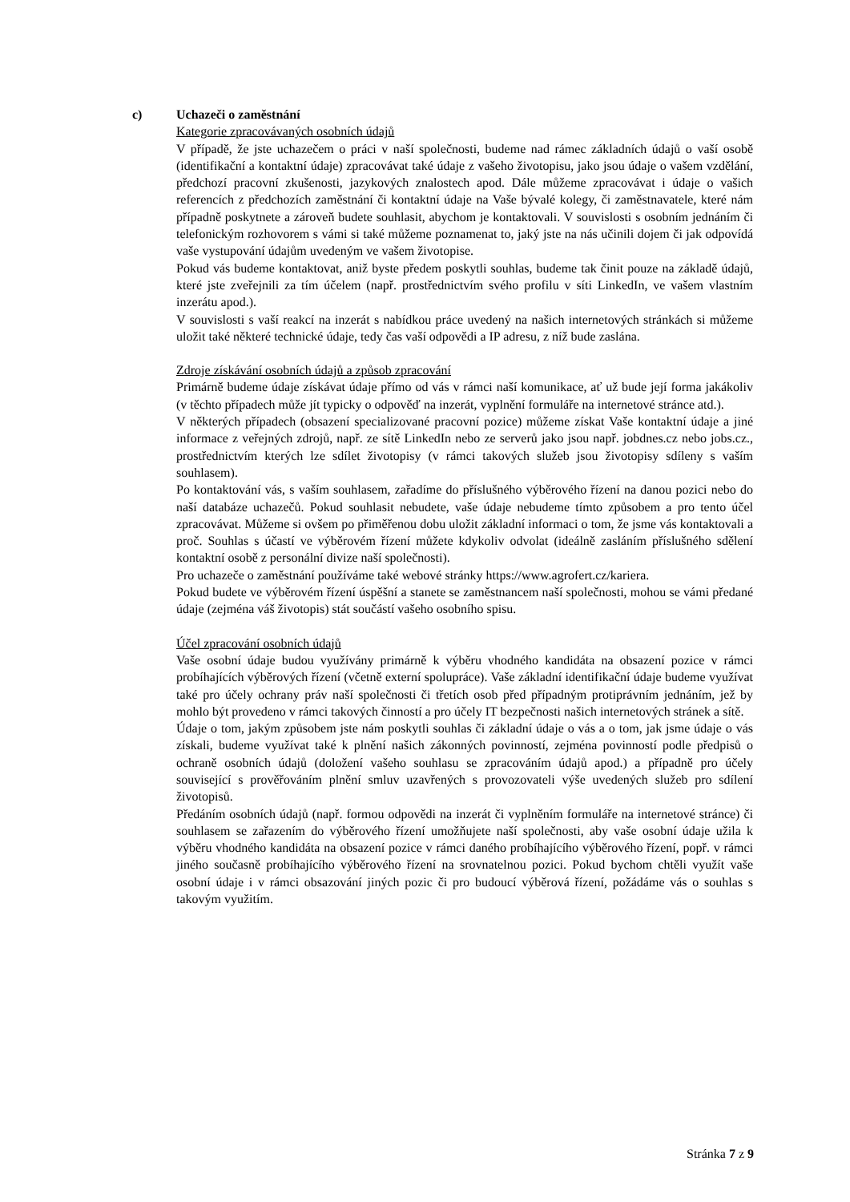c) Uchazeči o zaměstnání
Kategorie zpracovávaných osobních údajů
V případě, že jste uchazečem o práci v naší společnosti, budeme nad rámec základních údajů o vaší osobě (identifikační a kontaktní údaje) zpracovávat také údaje z vašeho životopisu, jako jsou údaje o vašem vzdělání, předchozí pracovní zkušenosti, jazykových znalostech apod. Dále můžeme zpracovávat i údaje o vašich referencích z předchozích zaměstnání či kontaktní údaje na Vaše bývalé kolegy, či zaměstnavatele, které nám případně poskytnete a zároveň budete souhlasit, abychom je kontaktovali. V souvislosti s osobním jednáním či telefonickým rozhovorem s vámi si také můžeme poznamenat to, jaký jste na nás učinili dojem či jak odpovídá vaše vystupování údajům uvedeným ve vašem životopise.
Pokud vás budeme kontaktovat, aniž byste předem poskytli souhlas, budeme tak činit pouze na základě údajů, které jste zveřejnili za tím účelem (např. prostřednictvím svého profilu v síti LinkedIn, ve vašem vlastním inzerátu apod.).
V souvislosti s vaší reakcí na inzerát s nabídkou práce uvedený na našich internetových stránkách si můžeme uložit také některé technické údaje, tedy čas vaší odpovědi a IP adresu, z níž bude zaslána.
Zdroje získávání osobních údajů a způsob zpracování
Primárně budeme údaje získávat údaje přímo od vás v rámci naší komunikace, ať už bude její forma jakákoliv (v těchto případech může jít typicky o odpověď na inzerát, vyplnění formuláře na internetové stránce atd.).
V některých případech (obsazení specializované pracovní pozice) můžeme získat Vaše kontaktní údaje a jiné informace z veřejných zdrojů, např. ze sítě LinkedIn nebo ze serverů jako jsou např. jobdnes.cz nebo jobs.cz., prostřednictvím kterých lze sdílet životopisy (v rámci takových služeb jsou životopisy sdíleny s vaším souhlasem).
Po kontaktování vás, s vaším souhlasem, zařadíme do příslušného výběrového řízení na danou pozici nebo do naší databáze uchazečů. Pokud souhlasit nebudete, vaše údaje nebudeme tímto způsobem a pro tento účel zpracovávat. Můžeme si ovšem po přiměřenou dobu uložit základní informaci o tom, že jsme vás kontaktovali a proč. Souhlas s účastí ve výběrovém řízení můžete kdykoliv odvolat (ideálně zasláním příslušného sdělení kontaktní osobě z personální divize naší společnosti).
Pro uchazeče o zaměstnání používáme také webové stránky https://www.agrofert.cz/kariera.
Pokud budete ve výběrovém řízení úspěšní a stanete se zaměstnancem naší společnosti, mohou se vámi předané údaje (zejména váš životopis) stát součástí vašeho osobního spisu.
Účel zpracování osobních údajů
Vaše osobní údaje budou využívány primárně k výběru vhodného kandidáta na obsazení pozice v rámci probíhajících výběrových řízení (včetně externí spolupráce). Vaše základní identifikační údaje budeme využívat také pro účely ochrany práv naší společnosti či třetích osob před případným protiprávním jednáním, jež by mohlo být provedeno v rámci takových činností a pro účely IT bezpečnosti našich internetových stránek a sítě.
Údaje o tom, jakým způsobem jste nám poskytli souhlas či základní údaje o vás a o tom, jak jsme údaje o vás získali, budeme využívat také k plnění našich zákonných povinností, zejména povinností podle předpisů o ochraně osobních údajů (doložení vašeho souhlasu se zpracováním údajů apod.) a případně pro účely související s prověřováním plnění smluv uzavřených s provozovateli výše uvedených služeb pro sdílení životopisů.
Předáním osobních údajů (např. formou odpovědi na inzerát či vyplněním formuláře na internetové stránce) či souhlasem se zařazením do výběrového řízení umožňujete naší společnosti, aby vaše osobní údaje užila k výběru vhodného kandidáta na obsazení pozice v rámci daného probíhajícího výběrového řízení, popř. v rámci jiného současně probíhajícího výběrového řízení na srovnatelnou pozici. Pokud bychom chtěli využít vaše osobní údaje i v rámci obsazování jiných pozic či pro budoucí výběrová řízení, požádáme vás o souhlas s takovým využitím.
Stránka 7 z 9